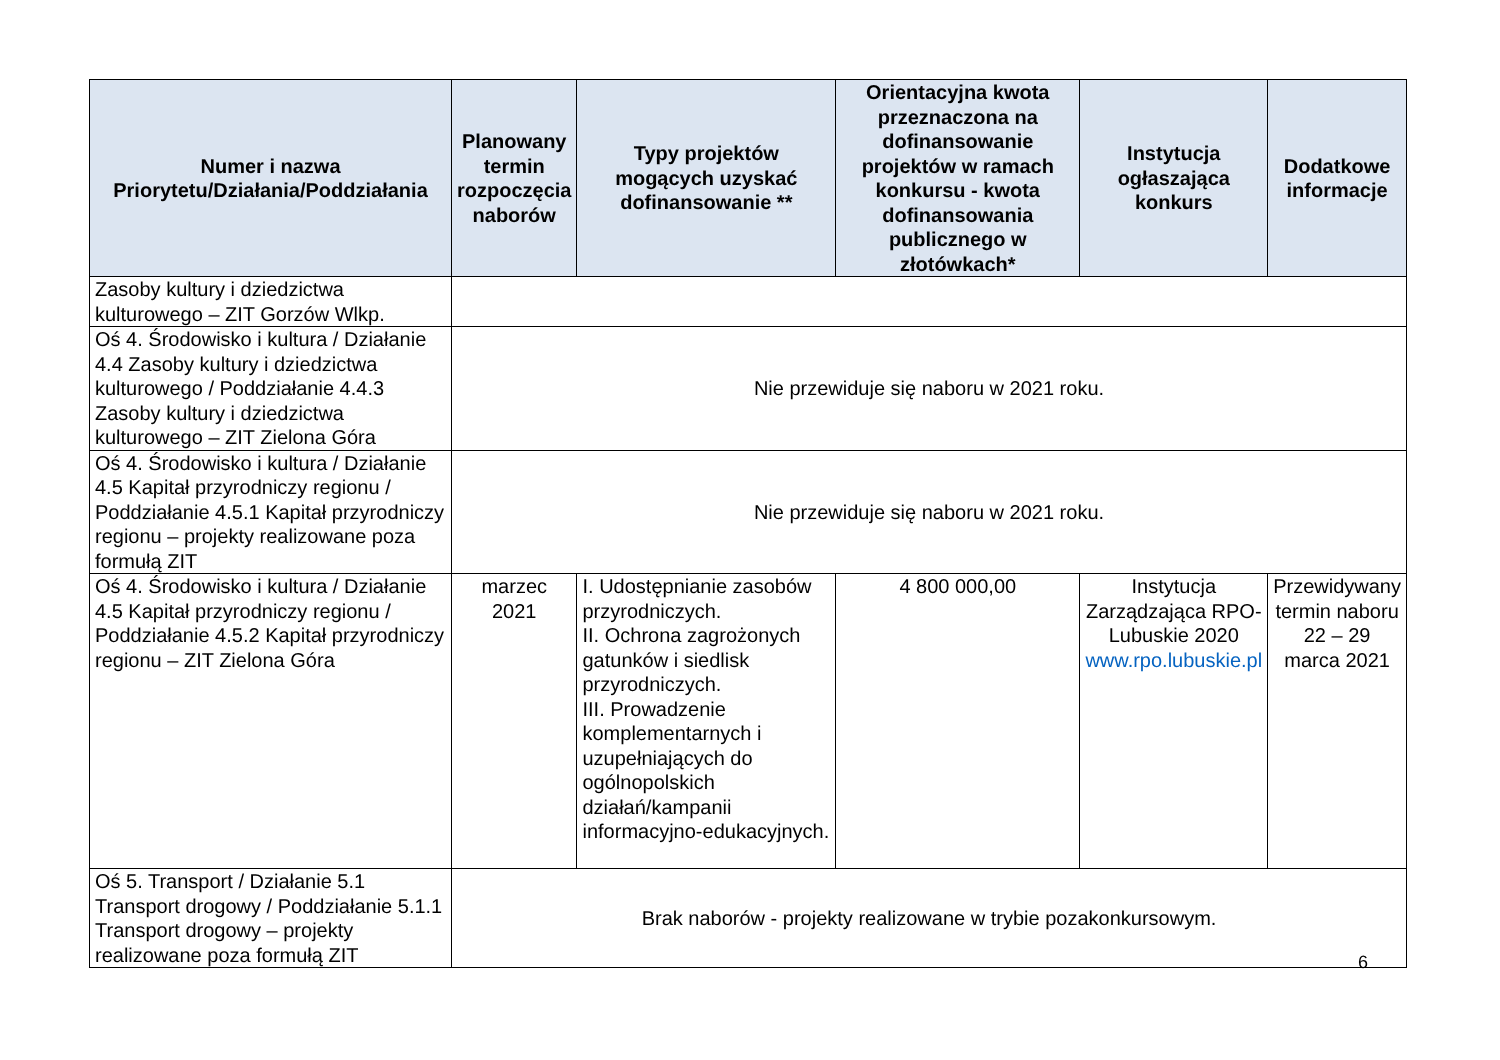| Numer i nazwa Priorytetu/Działania/Poddziałania | Planowany termin rozpoczęcia naborów | Typy projektów mogących uzyskać dofinansowanie ** | Orientacyjna kwota przeznaczona na dofinansowanie projektów w ramach konkursu - kwota dofinansowania publicznego w złotówkach* | Instytucja ogłaszająca konkurs | Dodatkowe informacje |
| --- | --- | --- | --- | --- | --- |
| Zasoby kultury i dziedzictwa kulturowego – ZIT Gorzów Wlkp. | | | | | |
| Oś 4. Środowisko i kultura / Działanie 4.4 Zasoby kultury i dziedzictwa kulturowego / Poddziałanie 4.4.3 Zasoby kultury i dziedzictwa kulturowego – ZIT Zielona Góra | Nie przewiduje się naboru w 2021 roku. | | | | |
| Oś 4. Środowisko i kultura / Działanie 4.5 Kapitał przyrodniczy regionu / Poddziałanie 4.5.1 Kapitał przyrodniczy regionu – projekty realizowane poza formułą ZIT | Nie przewiduje się naboru w 2021 roku. | | | | |
| Oś 4. Środowisko i kultura / Działanie 4.5 Kapitał przyrodniczy regionu / Poddziałanie 4.5.2 Kapitał przyrodniczy regionu – ZIT Zielona Góra | marzec 2021 | I. Udostępnianie zasobów przyrodniczych. II. Ochrona zagrożonych gatunków i siedlisk przyrodniczych. III. Prowadzenie komplementarnych i uzupełniających do ogólnopolskich działań/kampanii informacyjno-edukacyjnych. | 4 800 000,00 | Instytucja Zarządzająca RPO-Lubuskie 2020 www.rpo.lubuskie.pl | Przewidywany termin naboru 22 – 29 marca 2021 |
| Oś 5. Transport / Działanie 5.1 Transport drogowy / Poddziałanie 5.1.1 Transport drogowy – projekty realizowane poza formułą ZIT | Brak naborów - projekty realizowane w trybie pozakonkursowym. | | | | |
6